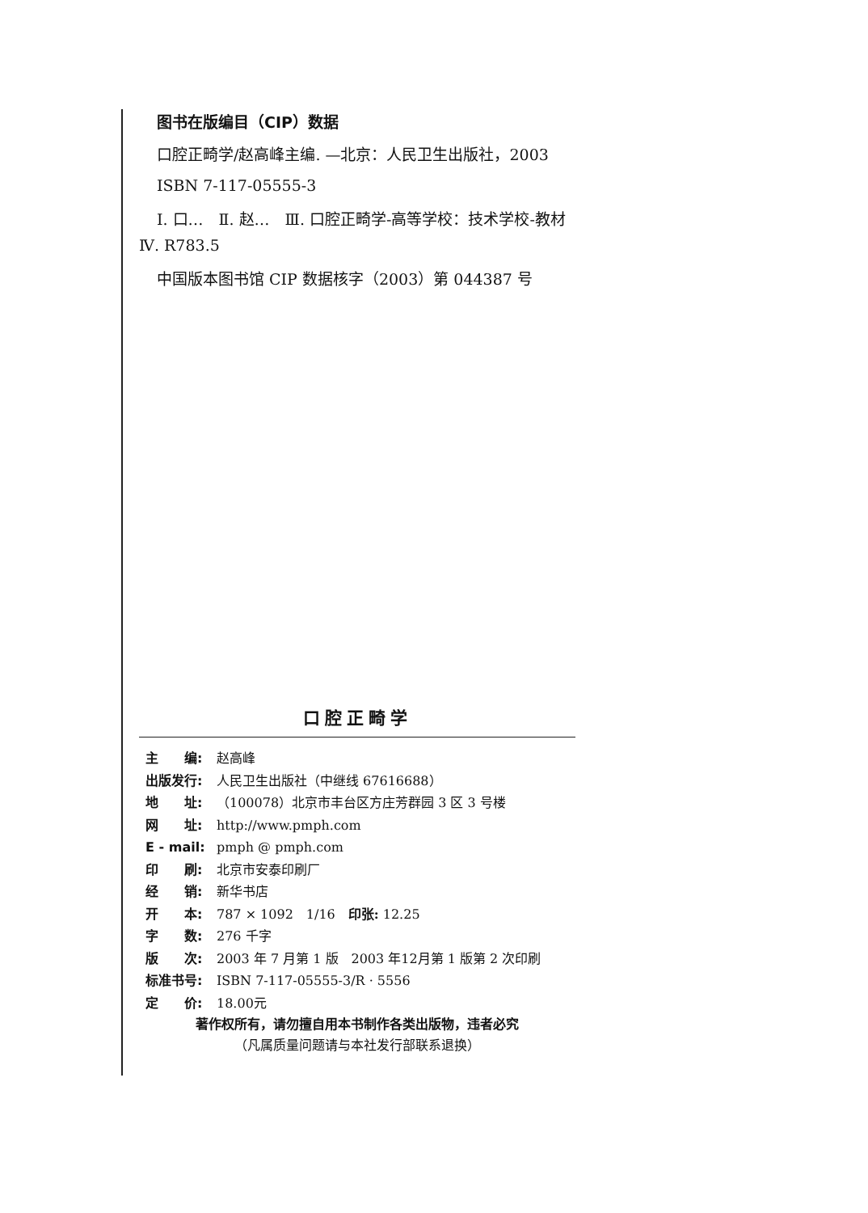图书在版编目（CIP）数据
口腔正畸学/赵高峰主编. —北京：人民卫生出版社，2003
ISBN 7-117-05555-3
Ⅰ. 口…　Ⅱ. 赵…　Ⅲ. 口腔正畸学-高等学校：技术学校-教材　Ⅳ. R783.5
中国版本图书馆 CIP 数据核字（2003）第 044387 号
口腔正畸学
| 主 编: | 赵高峰 |
| 出版发行: | 人民卫生出版社（中继线 67616688） |
| 地 址: | （100078）北京市丰台区方庄芳群园 3 区 3 号楼 |
| 网 址: | http://www.pmph.com |
| E - mail: | pmph @ pmph.com |
| 印 刷: | 北京市安泰印刷厂 |
| 经 销: | 新华书店 |
| 开 本: | 787 × 1092 1/16 印张: 12.25 |
| 字 数: | 276 千字 |
| 版 次: | 2003 年 7 月第 1 版 2003 年12月第 1 版第 2 次印刷 |
| 标准书号: | ISBN 7-117-05555-3/R · 5556 |
| 定 价: | 18.00元 |
著作权所有，请勿擅自用本书制作各类出版物，违者必究
（凡属质量问题请与本社发行部联系退换）